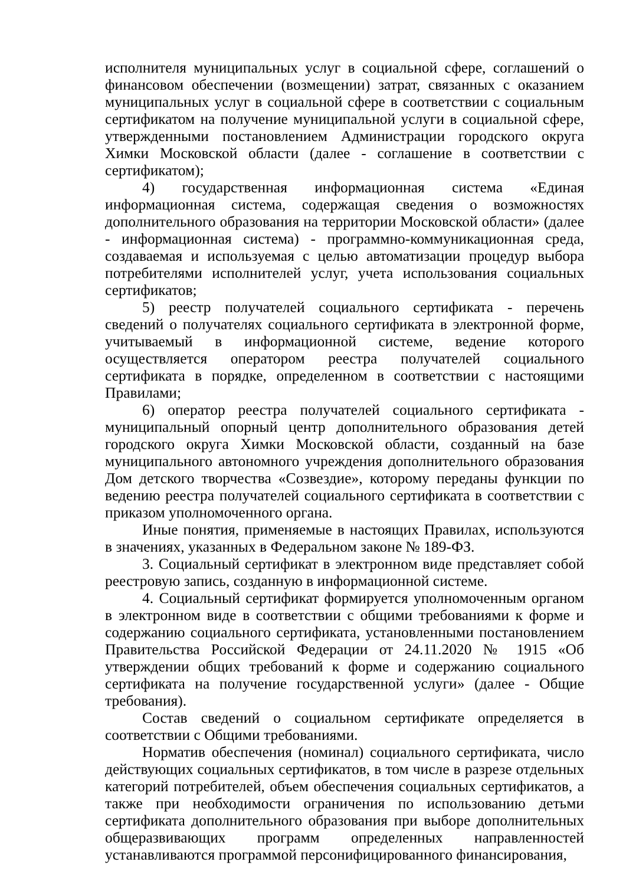исполнителя муниципальных услуг в социальной сфере, соглашений о финансовом обеспечении (возмещении) затрат, связанных с оказанием муниципальных услуг в социальной сфере в соответствии с социальным сертификатом на получение муниципальной услуги в социальной сфере, утвержденными постановлением Администрации городского округа Химки Московской области (далее - соглашение в соответствии с сертификатом);
4) государственная информационная система «Единая информационная система, содержащая сведения о возможностях дополнительного образования на территории Московской области» (далее - информационная система) - программно-коммуникационная среда, создаваемая и используемая с целью автоматизации процедур выбора потребителями исполнителей услуг, учета использования социальных сертификатов;
5) реестр получателей социального сертификата - перечень сведений о получателях социального сертификата в электронной форме, учитываемый в информационной системе, ведение которого осуществляется оператором реестра получателей социального сертификата в порядке, определенном в соответствии с настоящими Правилами;
6) оператор реестра получателей социального сертификата - муниципальный опорный центр дополнительного образования детей городского округа Химки Московской области, созданный на базе муниципального автономного учреждения дополнительного образования Дом детского творчества «Созвездие», которому переданы функции по ведению реестра получателей социального сертификата в соответствии с приказом уполномоченного органа.
Иные понятия, применяемые в настоящих Правилах, используются в значениях, указанных в Федеральном законе № 189-ФЗ.
3. Социальный сертификат в электронном виде представляет собой реестровую запись, созданную в информационной системе.
4. Социальный сертификат формируется уполномоченным органом в электронном виде в соответствии с общими требованиями к форме и содержанию социального сертификата, установленными постановлением Правительства Российской Федерации от 24.11.2020 № 1915 «Об утверждении общих требований к форме и содержанию социального сертификата на получение государственной услуги» (далее - Общие требования).
Состав сведений о социальном сертификате определяется в соответствии с Общими требованиями.
Норматив обеспечения (номинал) социального сертификата, число действующих социальных сертификатов, в том числе в разрезе отдельных категорий потребителей, объем обеспечения социальных сертификатов, а также при необходимости ограничения по использованию детьми сертификата дополнительного образования при выборе дополнительных общеразвивающих программ определенных направленностей устанавливаются программой персонифицированного финансирования,